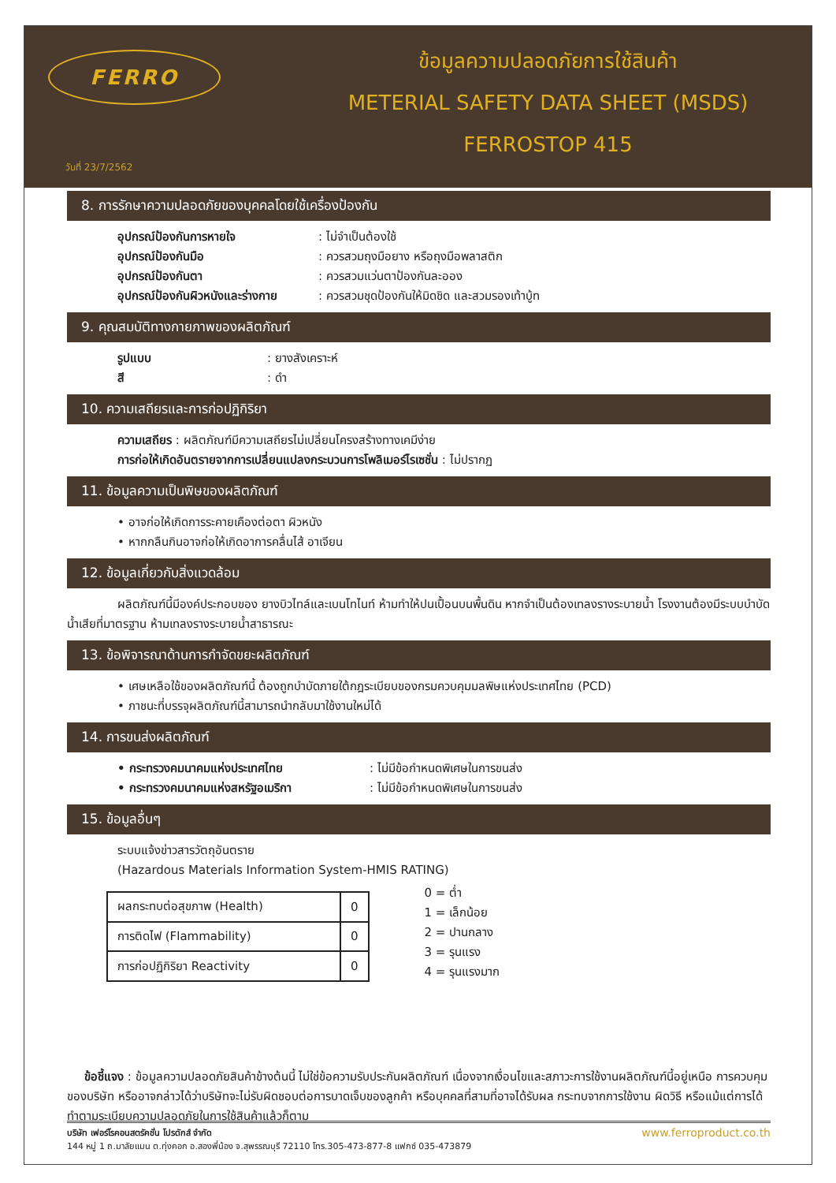FERRO
วันที่ 23/7/2562
ข้อมูลความปลอดภัยการใช้สินค้า
METERIAL SAFETY DATA SHEET (MSDS)
FERROSTOP 415
8. การรักษาความปลอดภัยของบุคคลโดยใช้เครื่องป้องกัน
อุปกรณ์ป้องกันการหายใจ: ไม่จำเป็นต้องใช้
อุปกรณ์ป้องกันมือ: ควรสวมถุงมือยาง หรือถุงมือพลาสติก
อุปกรณ์ป้องกันตา: ควรสวมแว่นตาป้องกันละออง
อุปกรณ์ป้องกันผิวหนังและร่างกาย: ควรสวมชุดป้องกันให้มิดชิด และสวมรองเท้าบู้ท
9. คุณสมบัติทางกายภาพของผลิตภัณฑ์
รูปแบบ: ยางสังเคราะห์
สี: ดำ
10. ความเสถียรและการก่อปฏิกิริยา
ความเสถียร : ผลิตภัณฑ์มีความเสถียรไม่เปลี่ยนโครงสร้างทางเคมีง่าย
การก่อให้เกิดอันตรายจากการเปลี่ยนแปลงกระบวนการโพลิเมอร์ไรเซชั่น : ไม่ปรากฏ
11. ข้อมูลความเป็นพิษของผลิตภัณฑ์
• อาจก่อให้เกิดการระคายเคืองต่อตา ผิวหนัง
• หากกลืนกินอาจก่อให้เกิดอาการคลื่นไส้ อาเจียน
12. ข้อมูลเกี่ยวกับสิ่งแวดล้อม
ผลิตภัณฑ์นี้มีองค์ประกอบของ ยางบิวไทล์และเบนโทไนท์ ห้ามทำให้ปนเปื้อนบนพื้นดิน หากจำเป็นต้องเทลงรางระบายน้ำ โรงงานต้องมีระบบบำบัดน้ำเสียที่มาตรฐาน ห้ามเทลงรางระบายน้ำสาธารณะ
13. ข้อพิจารณาด้านการกำจัดขยะผลิตภัณฑ์
• เศษเหลือใช้ของผลิตภัณฑ์นี้ ต้องถูกบำบัดภายใต้กฎระเบียบของกรมควบคุมมลพิษแห่งประเทศไทย (PCD)
• ภาชนะที่บรรจุผลิตภัณฑ์นี้สามารถนำกลับมาใช้งานใหม่ได้
14. การขนส่งผลิตภัณฑ์
• กระทรวงคมนาคมแห่งประเทศไทย: ไม่มีข้อกำหนดพิเศษในการขนส่ง
• กระทรวงคมนาคมแห่งสหรัฐอเมริกา: ไม่มีข้อกำหนดพิเศษในการขนส่ง
15. ข้อมูลอื่นๆ
ระบบแจ้งข่าวสารวัตถุอันตราย
(Hazardous Materials Information System-HMIS RATING)
| ผลกระทบต่อสุขภาพ (Health) | 0 |
| การติดไฟ (Flammability) | 0 |
| การก่อปฏิกิริยา Reactivity | 0 |
0 = ต่ำ
1 = เล็กน้อย
2 = ปานกลาง
3 = รุนแรง
4 = รุนแรงมาก
ข้อชี้แจง : ข้อมูลความปลอดภัยสินค้าข้างต้นนี้ ไม่ใช่ข้อความรับประกันผลิตภัณฑ์ เนื่องจากเงื่อนไขและสภาวะการใช้งานผลิตภัณฑ์นี้อยู่เหนือ การควบคุมของบริษัท หรืออาจกล่าวได้ว่าบริษัทจะไม่รับผิดชอบต่อการบาดเจ็บของลูกค้า หรือบุคคลที่สามที่อาจได้รับผล กระทบจากการใช้งาน ผิดวิธี หรือแม้แต่การได้ทำตามระเบียบความปลอดภัยในการใช้สินค้าแล้วก็ตาม
www.ferroproduct.co.th บริษัท เฟอร์โรคอนสตรัคชั่น โปรดักส์ จำกัด
144 หมู่ 1 ถ.มาลัยแมน ต.ทุ่งคอก อ.สองพี่น้อง จ.สุพรรณบุรี 72110 โทร.305-473-877-8 แฟกซ์ 035-473879